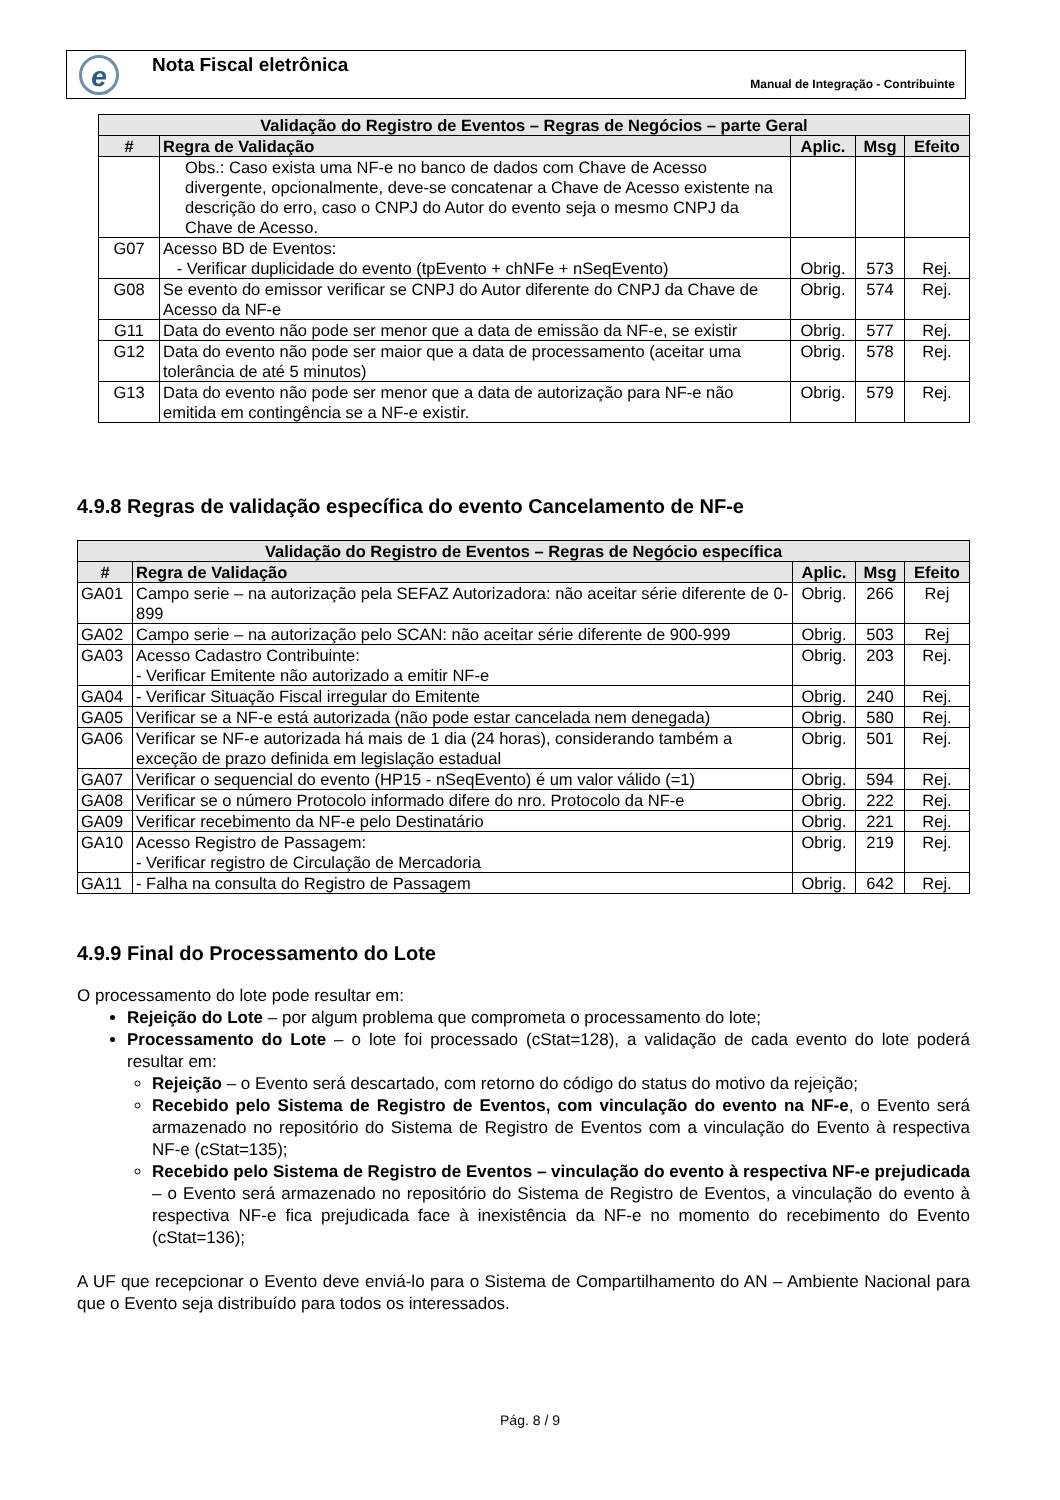e Nota Fiscal eletrônica
Manual de Integração - Contribuinte
| Validação do Registro de Eventos – Regras de Negócios – parte Geral | | | | |
| --- | --- | --- | --- | --- |
| # | Regra de Validação | Aplic. | Msg | Efeito |
| | Obs.: Caso exista uma NF-e no banco de dados com Chave de Acesso divergente, opcionalmente, deve-se concatenar a Chave de Acesso existente na descrição do erro, caso o CNPJ do Autor do evento seja o mesmo CNPJ da Chave de Acesso. | | | |
| G07 | Acesso BD de Eventos: - Verificar duplicidade do evento (tpEvento + chNFe + nSeqEvento) | Obrig. | 573 | Rej. |
| G08 | Se evento do emissor verificar se CNPJ do Autor diferente do CNPJ da Chave de Acesso da NF-e | Obrig. | 574 | Rej. |
| G11 | Data do evento não pode ser menor que a data de emissão da NF-e, se existir | Obrig. | 577 | Rej. |
| G12 | Data do evento não pode ser maior que a data de processamento (aceitar uma tolerância de até 5 minutos) | Obrig. | 578 | Rej. |
| G13 | Data do evento não pode ser menor que a data de autorização para NF-e não emitida em contingência se a NF-e existir. | Obrig. | 579 | Rej. |
4.9.8 Regras de validação específica do evento Cancelamento de NF-e
| Validação do Registro de Eventos – Regras de Negócio específica | | | | |
| --- | --- | --- | --- | --- |
| # | Regra de Validação | Aplic. | Msg | Efeito |
| GA01 | Campo serie – na autorização pela SEFAZ Autorizadora: não aceitar série diferente de 0-899 | Obrig. | 266 | Rej |
| GA02 | Campo serie – na autorização pelo SCAN: não aceitar série diferente de 900-999 | Obrig. | 503 | Rej |
| GA03 | Acesso Cadastro Contribuinte: - Verificar Emitente não autorizado a emitir NF-e | Obrig. | 203 | Rej. |
| GA04 | - Verificar Situação Fiscal irregular do Emitente | Obrig. | 240 | Rej. |
| GA05 | Verificar se a NF-e está autorizada (não pode estar cancelada nem denegada) | Obrig. | 580 | Rej. |
| GA06 | Verificar se NF-e autorizada há mais de 1 dia (24 horas), considerando também a exceção de prazo definida em legislação estadual | Obrig. | 501 | Rej. |
| GA07 | Verificar o sequencial do evento (HP15 - nSeqEvento) é um valor válido (=1) | Obrig. | 594 | Rej. |
| GA08 | Verificar se o número Protocolo informado difere do nro. Protocolo da NF-e | Obrig. | 222 | Rej. |
| GA09 | Verificar recebimento da NF-e pelo Destinatário | Obrig. | 221 | Rej. |
| GA10 | Acesso Registro de Passagem: - Verificar registro de Circulação de Mercadoria | Obrig. | 219 | Rej. |
| GA11 | - Falha na consulta do Registro de Passagem | Obrig. | 642 | Rej. |
4.9.9 Final do Processamento do Lote
O processamento do lote pode resultar em:
Rejeição do Lote – por algum problema que comprometa o processamento do lote;
Processamento do Lote – o lote foi processado (cStat=128), a validação de cada evento do lote poderá resultar em:
Rejeição – o Evento será descartado, com retorno do código do status do motivo da rejeição;
Recebido pelo Sistema de Registro de Eventos, com vinculação do evento na NF-e, o Evento será armazenado no repositório do Sistema de Registro de Eventos com a vinculação do Evento à respectiva NF-e (cStat=135);
Recebido pelo Sistema de Registro de Eventos – vinculação do evento à respectiva NF-e prejudicada – o Evento será armazenado no repositório do Sistema de Registro de Eventos, a vinculação do evento à respectiva NF-e fica prejudicada face à inexistência da NF-e no momento do recebimento do Evento (cStat=136);
A UF que recepcionar o Evento deve enviá-lo para o Sistema de Compartilhamento do AN – Ambiente Nacional para que o Evento seja distribuído para todos os interessados.
Pág. 8 / 9